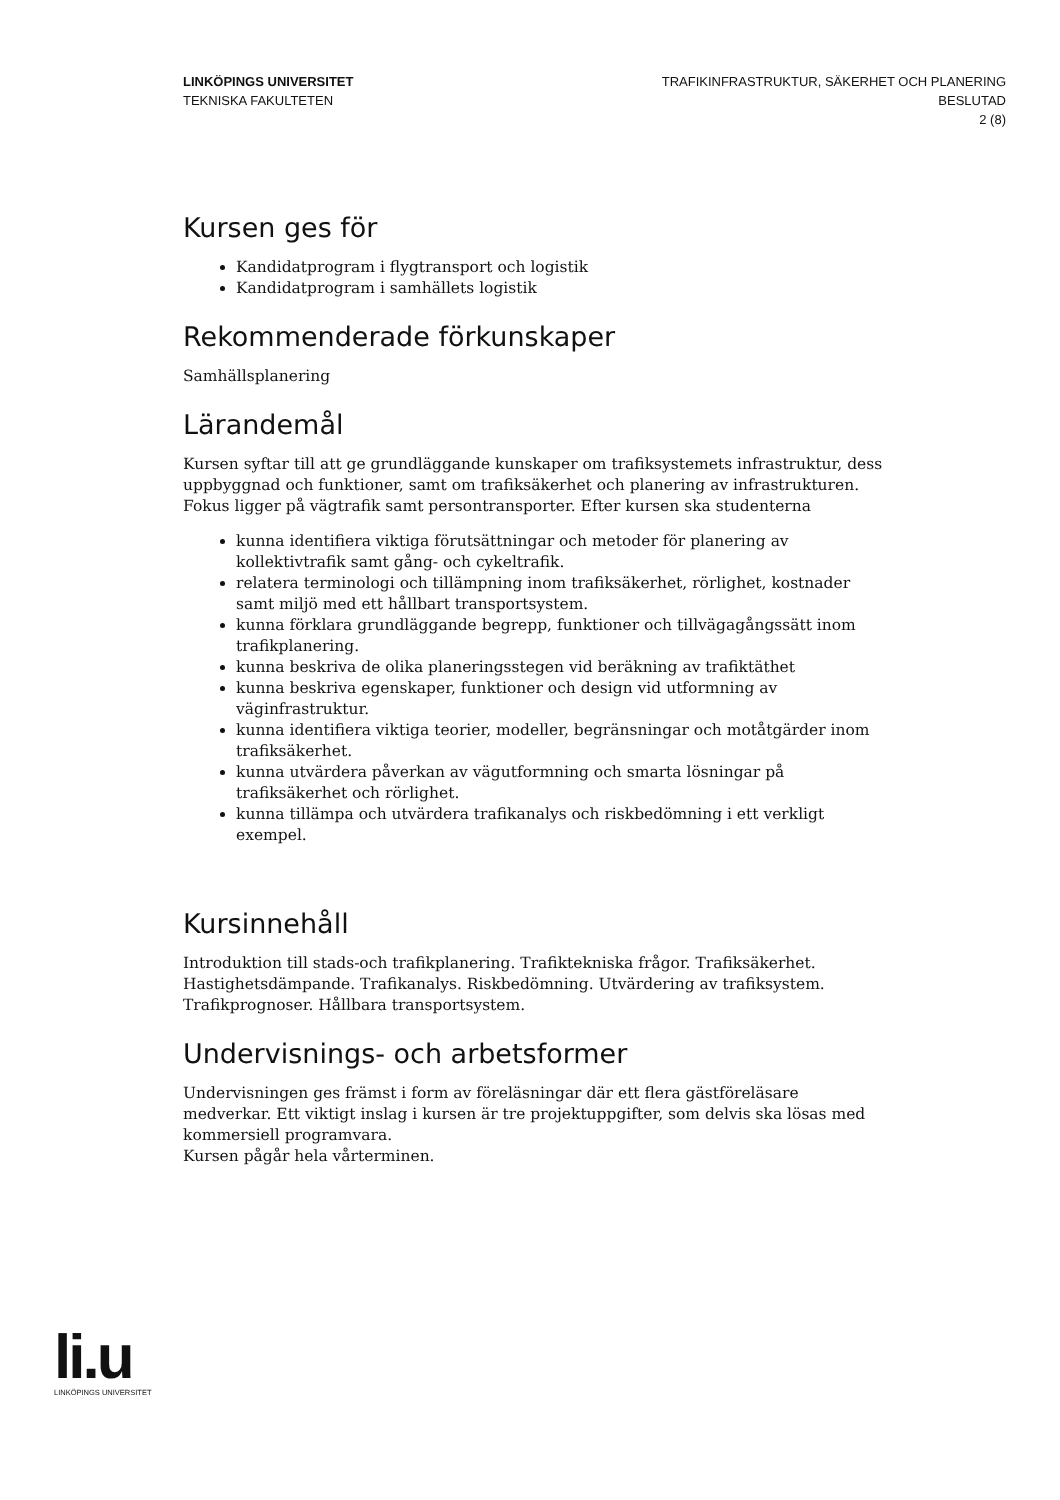LINKÖPINGS UNIVERSITET
TEKNISKA FAKULTETEN
TRAFIKINFRASTRUKTUR, SÄKERHET OCH PLANERING
BESLUTAD
2 (8)
Kursen ges för
Kandidatprogram i flygtransport och logistik
Kandidatprogram i samhällets logistik
Rekommenderade förkunskaper
Samhällsplanering
Lärandemål
Kursen syftar till att ge grundläggande kunskaper om trafiksystemets infrastruktur, dess uppbyggnad och funktioner, samt om trafiksäkerhet och planering av infrastrukturen. Fokus ligger på vägtrafik samt persontransporter. Efter kursen ska studenterna
kunna identifiera viktiga förutsättningar och metoder för planering av kollektivtrafik samt gång- och cykeltrafik.
relatera terminologi och tillämpning inom trafiksäkerhet, rörlighet, kostnader samt miljö med ett hållbart transportsystem.
kunna förklara grundläggande begrepp, funktioner och tillvägagångssätt inom trafikplanering.
kunna beskriva de olika planeringsstegen vid beräkning av trafiktäthet
kunna beskriva egenskaper, funktioner och design vid utformning av väginfrastruktur.
kunna identifiera viktiga teorier, modeller, begränsningar och motåtgärder inom trafiksäkerhet.
kunna utvärdera påverkan av vägutformning och smarta lösningar på trafiksäkerhet och rörlighet.
kunna tillämpa och utvärdera trafikanalys och riskbedömning i ett verkligt exempel.
Kursinnehåll
Introduktion till stads-och trafikplanering. Trafiktekniska frågor. Trafiksäkerhet. Hastighetsdämpande. Trafikanalys. Riskbedömning. Utvärdering av trafiksystem. Trafikprognoser. Hållbara transportsystem.
Undervisnings- och arbetsformer
Undervisningen ges främst i form av föreläsningar där ett flera gästföreläsare medverkar. Ett viktigt inslag i kursen är tre projektuppgifter, som delvis ska lösas med kommersiell programvara.
Kursen pågår hela vårterminen.
li.u
LINKÖPINGS UNIVERSITET